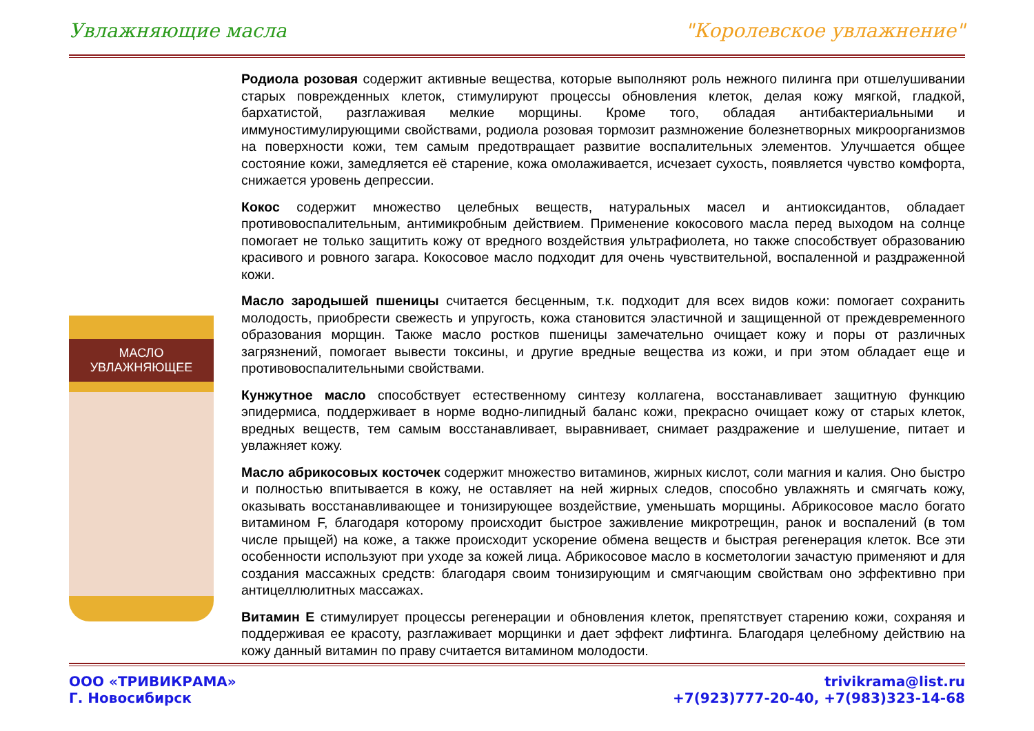Увлажняющие масла "Королевское увлажнение"
МАСЛО УВЛАЖНЯЮЩЕЕ
Родиола розовая содержит активные вещества, которые выполняют роль нежного пилинга при отшелушивании старых поврежденных клеток, стимулируют процессы обновления клеток, делая кожу мягкой, гладкой, бархатистой, разглаживая мелкие морщины. Кроме того, обладая антибактериальными и иммуностимулирующими свойствами, родиола розовая тормозит размножение болезнетворных микроорганизмов на поверхности кожи, тем самым предотвращает развитие воспалительных элементов. Улучшается общее состояние кожи, замедляется её старение, кожа омолаживается, исчезает сухость, появляется чувство комфорта, снижается уровень депрессии.
Кокос содержит множество целебных веществ, натуральных масел и антиоксидантов, обладает противовоспалительным, антимикробным действием. Применение кокосового масла перед выходом на солнце помогает не только защитить кожу от вредного воздействия ультрафиолета, но также способствует образованию красивого и ровного загара. Кокосовое масло подходит для очень чувствительной, воспаленной и раздраженной кожи.
Масло зародышей пшеницы считается бесценным, т.к. подходит для всех видов кожи: помогает сохранить молодость, приобрести свежесть и упругость, кожа становится эластичной и защищенной от преждевременного образования морщин. Также масло ростков пшеницы замечательно очищает кожу и поры от различных загрязнений, помогает вывести токсины, и другие вредные вещества из кожи, и при этом обладает еще и противовоспалительными свойствами.
Кунжутное масло способствует естественному синтезу коллагена, восстанавливает защитную функцию эпидермиса, поддерживает в норме водно-липидный баланс кожи, прекрасно очищает кожу от старых клеток, вредных веществ, тем самым восстанавливает, выравнивает, снимает раздражение и шелушение, питает и увлажняет кожу.
Масло абрикосовых косточек содержит множество витаминов, жирных кислот, соли магния и калия. Оно быстро и полностью впитывается в кожу, не оставляет на ней жирных следов, способно увлажнять и смягчать кожу, оказывать восстанавливающее и тонизирующее воздействие, уменьшать морщины. Абрикосовое масло богато витамином F, благодаря которому происходит быстрое заживление микротрещин, ранок и воспалений (в том числе прыщей) на коже, а также происходит ускорение обмена веществ и быстрая регенерация клеток. Все эти особенности используют при уходе за кожей лица. Абрикосовое масло в косметологии зачастую применяют и для создания массажных средств: благодаря своим тонизирующим и смягчающим свойствам оно эффективно при антицеллюлитных массажах.
Витамин Е стимулирует процессы регенерации и обновления клеток, препятствует старению кожи, сохраняя и поддерживая ее красоту, разглаживает морщинки и дает эффект лифтинга. Благодаря целебному действию на кожу данный витамин по праву считается витамином молодости.
ООО «ТРИВИКРАМА»
Г. Новосибирск
trivikrama@list.ru
+7(923)777-20-40, +7(983)323-14-68